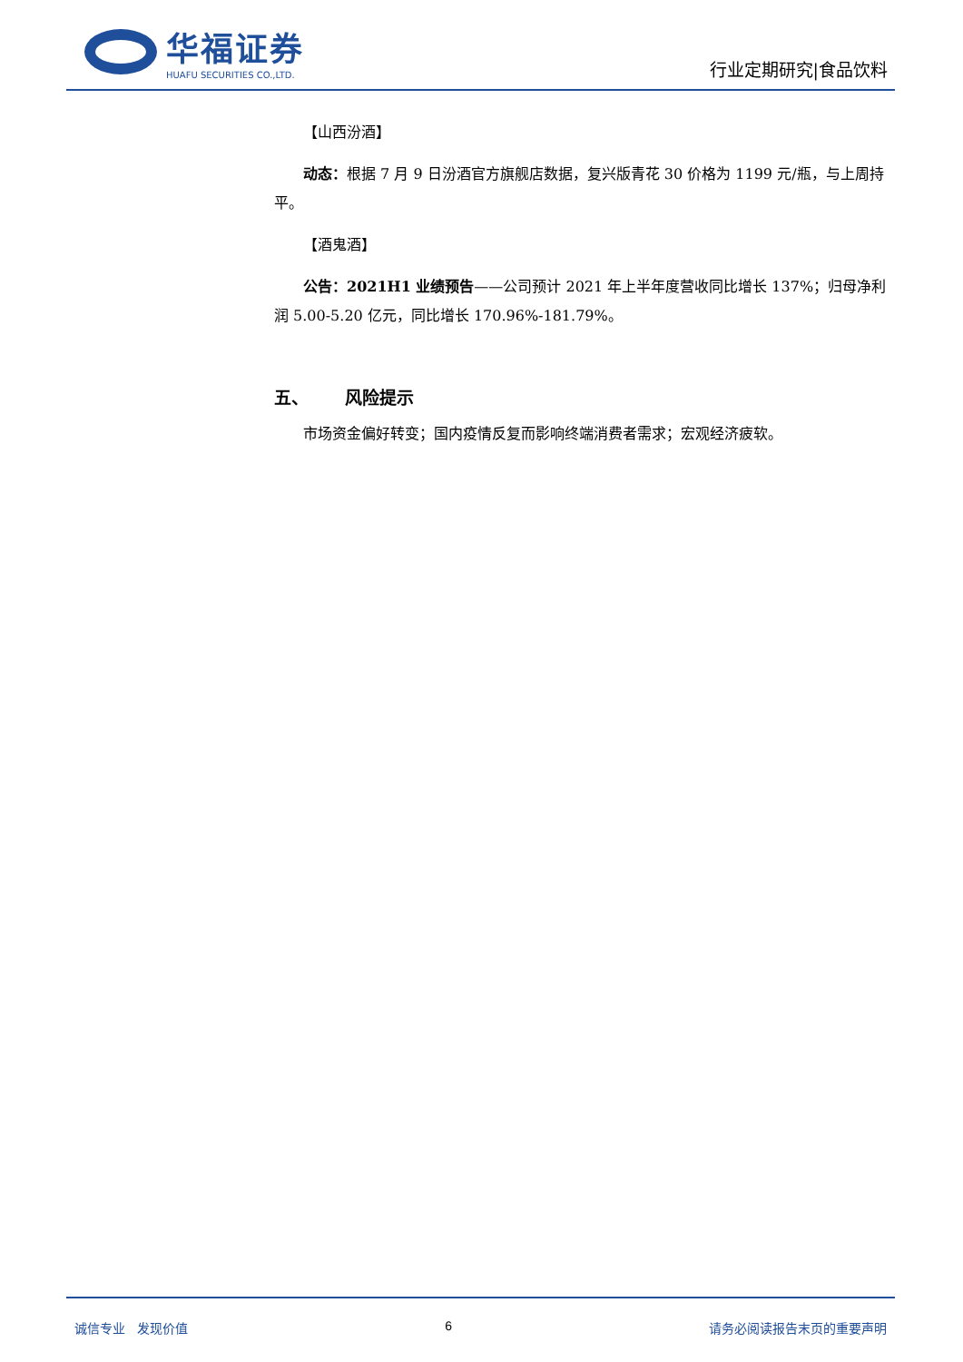华福证券
HUAFU SECURITIES CO.,LTD.
行业定期研究|食品饮料
【山西汾酒】
动态：根据 7 月 9 日汾酒官方旗舰店数据，复兴版青花 30 价格为 1199 元/瓶，与上周持平。
【酒鬼酒】
公告：2021H1 业绩预告——公司预计 2021 年上半年度营收同比增长 137%；归母净利润 5.00-5.20 亿元，同比增长 170.96%-181.79%。
五、 风险提示
市场资金偏好转变；国内疫情反复而影响终端消费者需求；宏观经济疲软。
诚信专业 发现价值 6 请务必阅读报告末页的重要声明